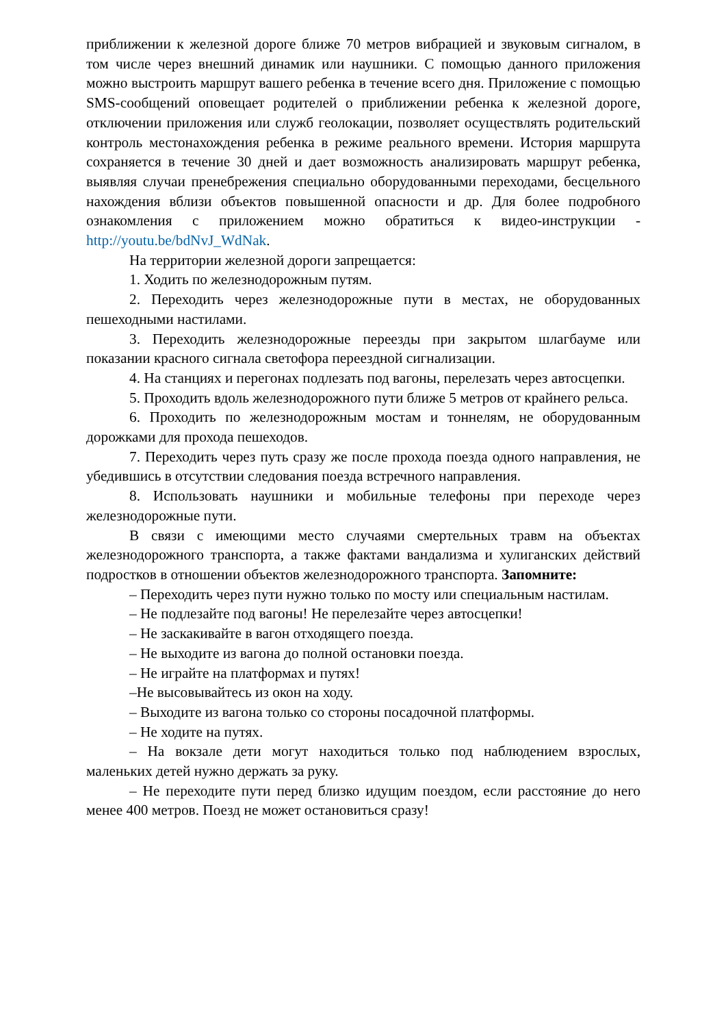приближении к железной дороге ближе 70 метров вибрацией и звуковым сигналом, в том числе через внешний динамик или наушники. С помощью данного приложения можно выстроить маршрут вашего ребенка в течение всего дня. Приложение с помощью SMS-сообщений оповещает родителей о приближении ребенка к железной дороге, отключении приложения или служб геолокации, позволяет осуществлять родительский контроль местонахождения ребенка в режиме реального времени. История маршрута сохраняется в течение 30 дней и дает возможность анализировать маршрут ребенка, выявляя случаи пренебрежения специально оборудованными переходами, бесцельного нахождения вблизи объектов повышенной опасности и др. Для более подробного ознакомления с приложением можно обратиться к видео-инструкции - http://youtu.be/bdNvJ_WdNak.
На территории железной дороги запрещается:
1. Ходить по железнодорожным путям.
2. Переходить через железнодорожные пути в местах, не оборудованных пешеходными настилами.
3. Переходить железнодорожные переезды при закрытом шлагбауме или показании красного сигнала светофора переездной сигнализации.
4. На станциях и перегонах подлезать под вагоны, перелезать через автосцепки.
5. Проходить вдоль железнодорожного пути ближе 5 метров от крайнего рельса.
6. Проходить по железнодорожным мостам и тоннелям, не оборудованным дорожками для прохода пешеходов.
7. Переходить через путь сразу же после прохода поезда одного направления, не убедившись в отсутствии следования поезда встречного направления.
8. Использовать наушники и мобильные телефоны при переходе через железнодорожные пути.
В связи с имеющими место случаями смертельных травм на объектах железнодорожного транспорта, а также фактами вандализма и хулиганских действий подростков в отношении объектов железнодорожного транспорта. Запомните:
– Переходить через пути нужно только по мосту или специальным настилам.
– Не подлезайте под вагоны! Не перелезайте через автосцепки!
– Не заскакивайте в вагон отходящего поезда.
– Не выходите из вагона до полной остановки поезда.
– Не играйте на платформах и путях!
–Не высовывайтесь из окон на ходу.
– Выходите из вагона только со стороны посадочной платформы.
– Не ходите на путях.
– На вокзале дети могут находиться только под наблюдением взрослых, маленьких детей нужно держать за руку.
– Не переходите пути перед близко идущим поездом, если расстояние до него менее 400 метров. Поезд не может остановиться сразу!